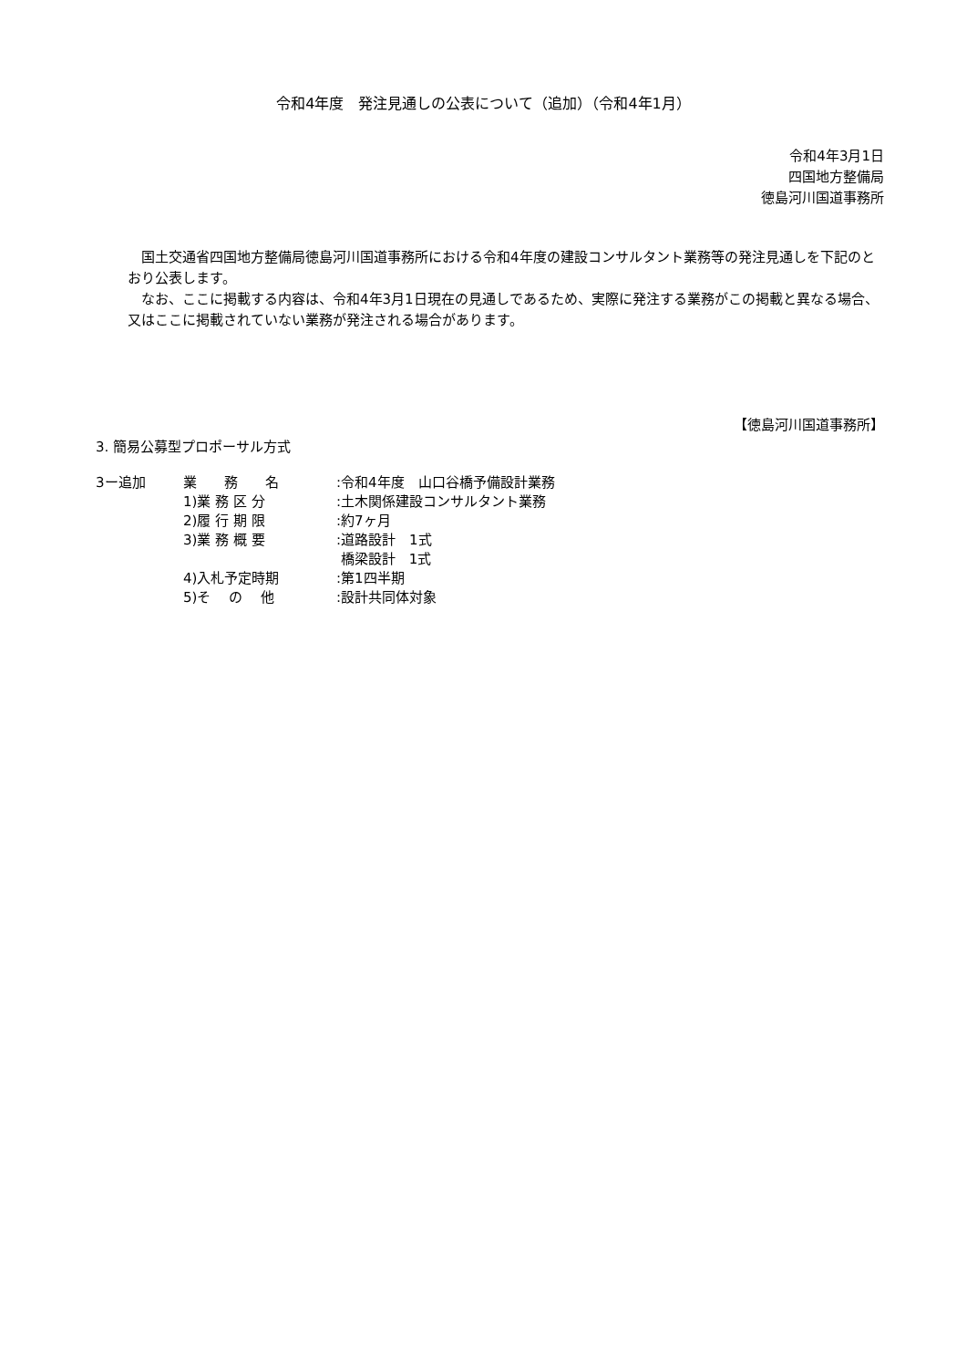令和4年度　発注見通しの公表について（追加）（令和4年1月）
令和4年3月1日
四国地方整備局
徳島河川国道事務所
　国土交通省四国地方整備局徳島河川国道事務所における令和4年度の建設コンサルタント業務等の発注見通しを下記のとおり公表します。
　なお、ここに掲載する内容は、令和4年3月1日現在の見通しであるため、実際に発注する業務がこの掲載と異なる場合、又はここに掲載されていない業務が発注される場合があります。
【徳島河川国道事務所】
3. 簡易公募型プロポーサル方式
| 3ー追加 | 業 務 名 | :令和4年度 山口谷橋予備設計業務 |
| | 1)業 務 区 分 | :土木関係建設コンサルタント業務 |
| | 2)履 行 期 限 | :約7ヶ月 |
| | 3)業 務 概 要 | :道路設計 1式 橋梁設計 1式 |
| | 4)入札予定時期 | :第1四半期 |
| | 5)そ の 他 | :設計共同体対象 |